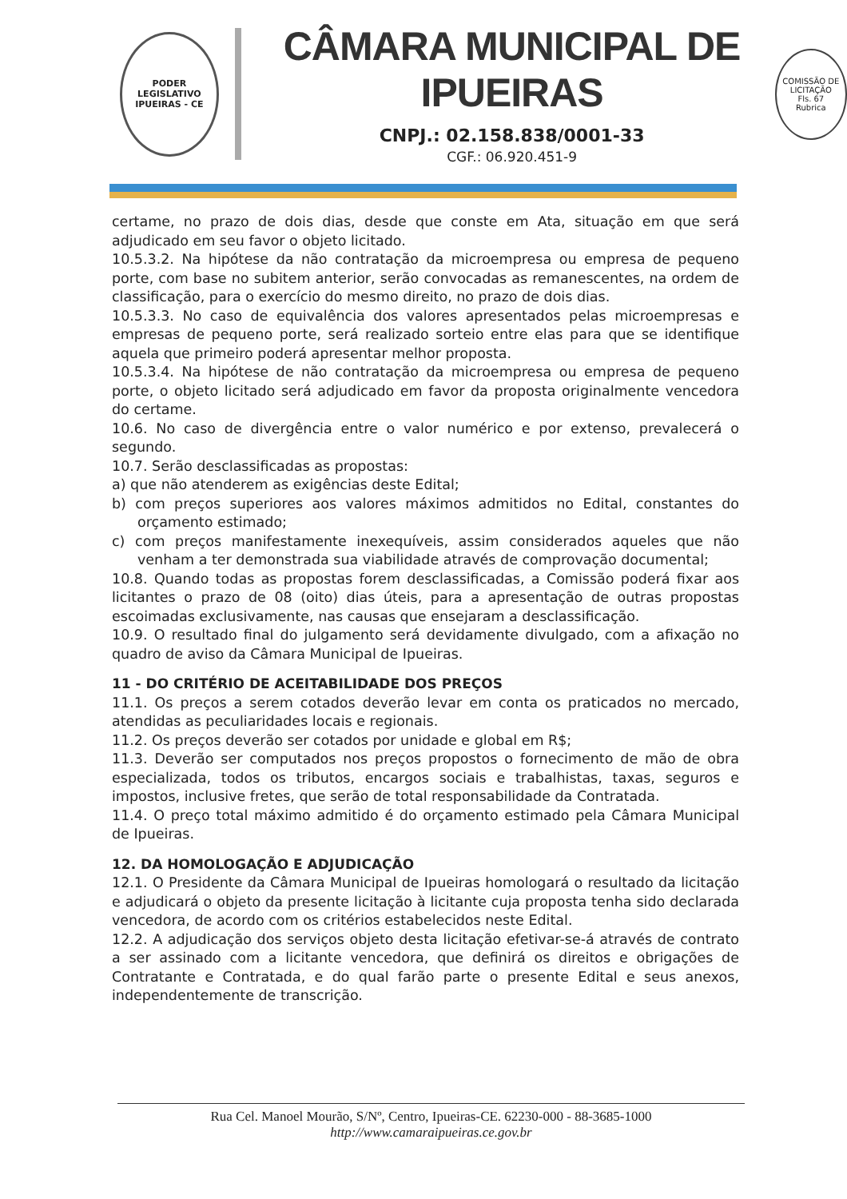PODER LEGISLATIVO
IPUEIRAS - CE
CÂMARA MUNICIPAL DE IPUEIRAS
CNPJ.: 02.158.838/0001-33
CGF.: 06.920.451-9
COMISSÃO DE LICITAÇÃO
Fls. 67
Rubrica
certame, no prazo de dois dias, desde que conste em Ata, situação em que será adjudicado em seu favor o objeto licitado.
10.5.3.2. Na hipótese da não contratação da microempresa ou empresa de pequeno porte, com base no subitem anterior, serão convocadas as remanescentes, na ordem de classificação, para o exercício do mesmo direito, no prazo de dois dias.
10.5.3.3. No caso de equivalência dos valores apresentados pelas microempresas e empresas de pequeno porte, será realizado sorteio entre elas para que se identifique aquela que primeiro poderá apresentar melhor proposta.
10.5.3.4. Na hipótese de não contratação da microempresa ou empresa de pequeno porte, o objeto licitado será adjudicado em favor da proposta originalmente vencedora do certame.
10.6. No caso de divergência entre o valor numérico e por extenso, prevalecerá o segundo.
10.7. Serão desclassificadas as propostas:
a) que não atenderem as exigências deste Edital;
b) com preços superiores aos valores máximos admitidos no Edital, constantes do orçamento estimado;
c) com preços manifestamente inexequíveis, assim considerados aqueles que não venham a ter demonstrada sua viabilidade através de comprovação documental;
10.8. Quando todas as propostas forem desclassificadas, a Comissão poderá fixar aos licitantes o prazo de 08 (oito) dias úteis, para a apresentação de outras propostas escoimadas exclusivamente, nas causas que ensejaram a desclassificação.
10.9. O resultado final do julgamento será devidamente divulgado, com a afixação no quadro de aviso da Câmara Municipal de Ipueiras.
11 - DO CRITÉRIO DE ACEITABILIDADE DOS PREÇOS
11.1. Os preços a serem cotados deverão levar em conta os praticados no mercado, atendidas as peculiaridades locais e regionais.
11.2. Os preços deverão ser cotados por unidade e global em R$;
11.3. Deverão ser computados nos preços propostos o fornecimento de mão de obra especializada, todos os tributos, encargos sociais e trabalhistas, taxas, seguros e impostos, inclusive fretes, que serão de total responsabilidade da Contratada.
11.4. O preço total máximo admitido é do orçamento estimado pela Câmara Municipal de Ipueiras.
12. DA HOMOLOGAÇÃO E ADJUDICAÇÃO
12.1. O Presidente da Câmara Municipal de Ipueiras homologará o resultado da licitação e adjudicará o objeto da presente licitação à licitante cuja proposta tenha sido declarada vencedora, de acordo com os critérios estabelecidos neste Edital.
12.2. A adjudicação dos serviços objeto desta licitação efetivar-se-á através de contrato a ser assinado com a licitante vencedora, que definirá os direitos e obrigações de Contratante e Contratada, e do qual farão parte o presente Edital e seus anexos, independentemente de transcrição.
Rua Cel. Manoel Mourão, S/Nº, Centro, Ipueiras-CE. 62230-000 - 88-3685-1000
http://www.camaraipueiras.ce.gov.br